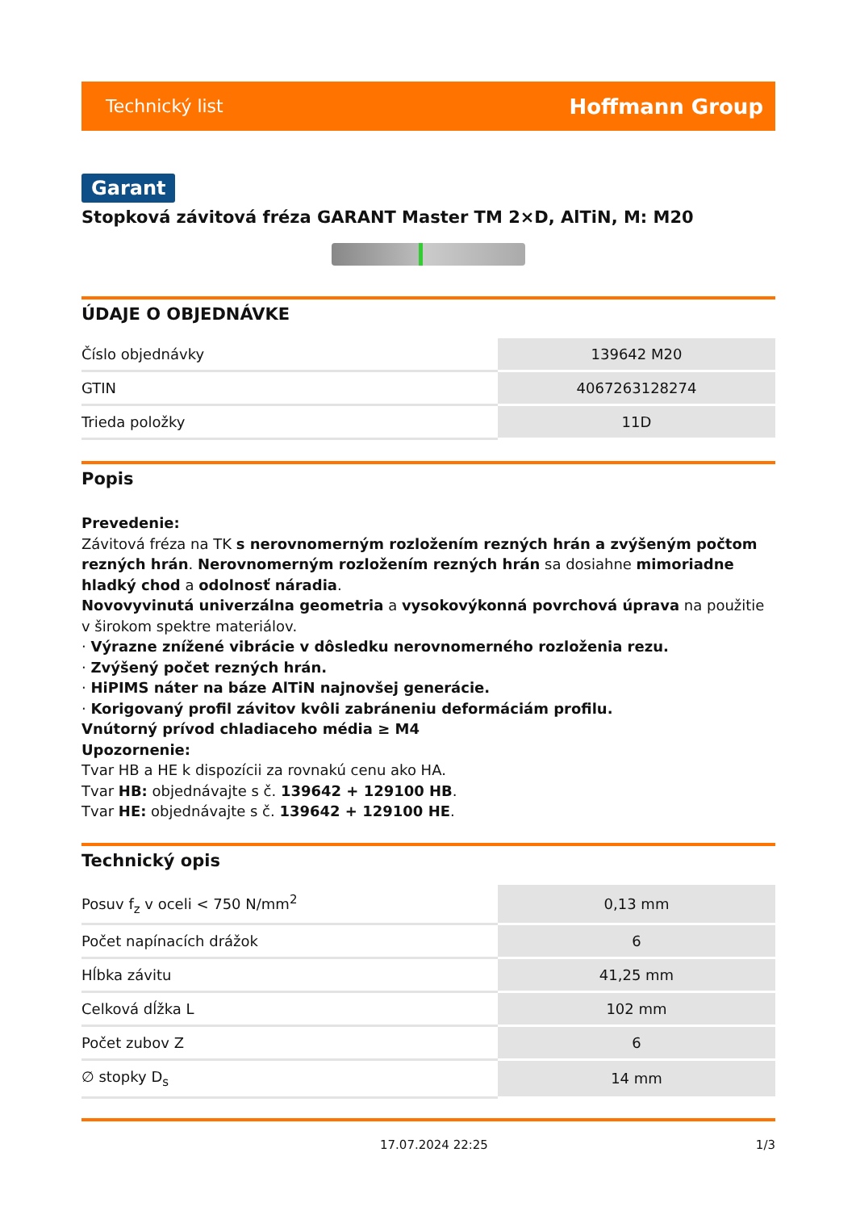Technický list Hoffmann Group
Garant
Stopková závitová fréza GARANT Master TM 2×D, AlTiN, M: M20
ÚDAJE O OBJEDNÁVKE
| Číslo objednávky | 139642 M20 |
| GTIN | 4067263128274 |
| Trieda položky | 11D |
Popis
Prevedenie:
Závitová fréza na TK s nerovnomerným rozložením rezných hrán a zvýšeným počtom rezných hrán. Nerovnomerným rozložením rezných hrán sa dosiahne mimoriadne hladký chod a odolnosť náradia.
Novovyvinutá univerzálna geometria a vysokovýkonná povrchová úprava na použitie v širokom spektre materiálov.
· Výrazne znížené vibrácie v dôsledku nerovnomerného rozloženia rezu.
· Zvýšený počet rezných hrán.
· HiPIMS náter na báze AlTiN najnovšej generácie.
· Korigovaný profil závitov kvôli zabráneniu deformáciám profilu.
Vnútorný prívod chladiaceho média ≥ M4
Upozornenie:
Tvar HB a HE k dispozícii za rovnakú cenu ako HA.
Tvar HB: objednávajte s č. 139642 + 129100 HB.
Tvar HE: objednávajte s č. 139642 + 129100 HE.
Technický opis
| Posuv f<sub>z</sub> v oceli < 750 N/mm<sup>2</sup> | 0,13 mm |
| Počet napínacích drážok | 6 |
| Hĺbka závitu | 41,25 mm |
| Celková dĺžka L | 102 mm |
| Počet zubov Z | 6 |
| ∅ stopky D<sub>s</sub> | 14 mm |
17.07.2024 22:25 1/3